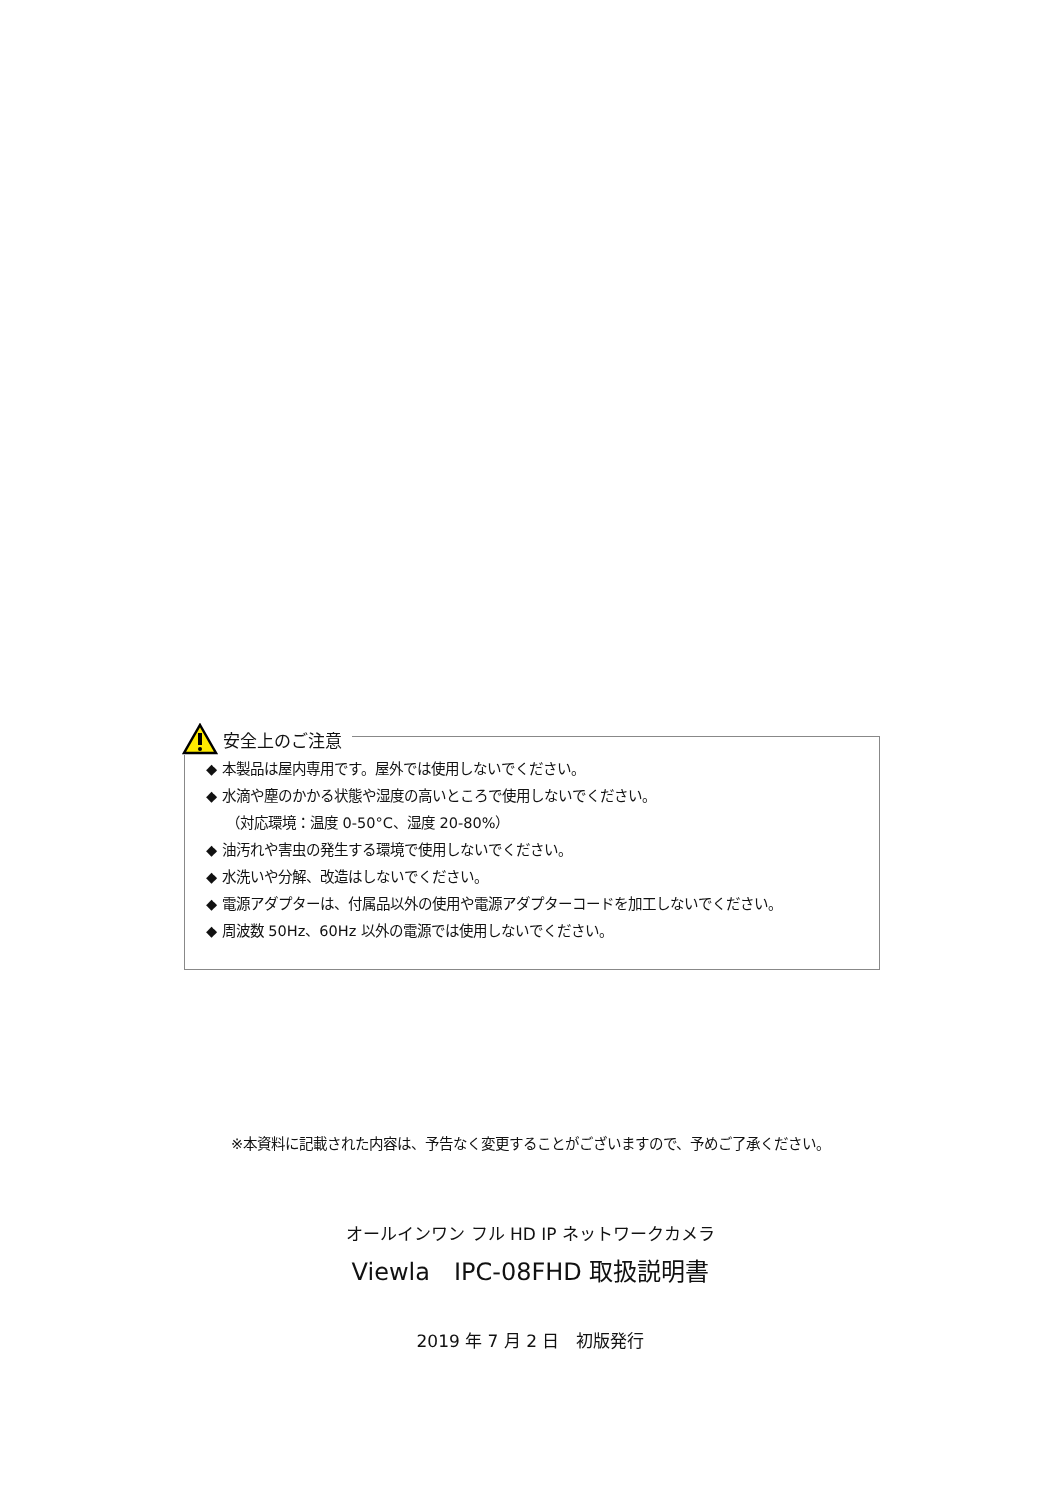安全上のご注意
◆ 本製品は屋内専用です。屋外では使用しないでください。
◆ 水滴や塵のかかる状態や湿度の高いところで使用しないでください。
（対応環境：温度 0-50°C、湿度 20-80%）
◆ 油汚れや害虫の発生する環境で使用しないでください。
◆ 水洗いや分解、改造はしないでください。
◆ 電源アダプターは、付属品以外の使用や電源アダプターコードを加工しないでください。
◆ 周波数 50Hz、60Hz 以外の電源では使用しないでください。
※本資料に記載された内容は、予告なく変更することがございますので、予めご了承ください。
オールインワン フル HD IP ネットワークカメラ
Viewla　IPC-08FHD 取扱説明書
2019 年 7 月 2 日　初版発行